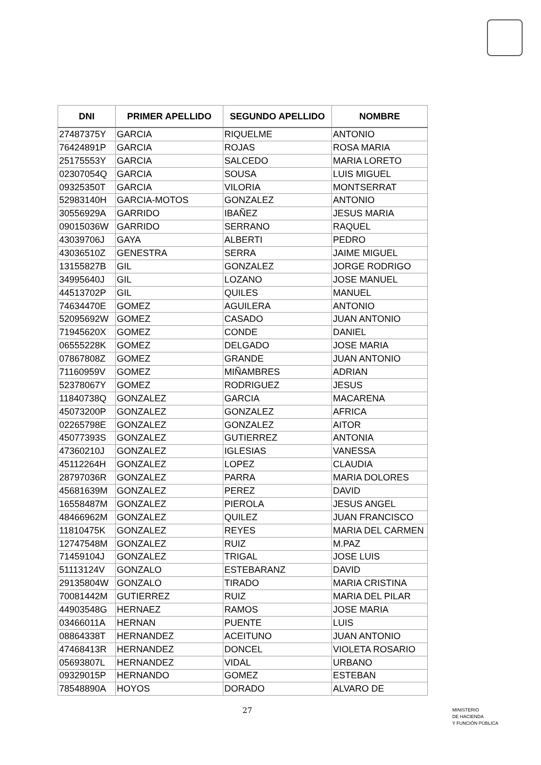| DNI | PRIMER APELLIDO | SEGUNDO APELLIDO | NOMBRE |
| --- | --- | --- | --- |
| 27487375Y | GARCIA | RIQUELME | ANTONIO |
| 76424891P | GARCIA | ROJAS | ROSA MARIA |
| 25175553Y | GARCIA | SALCEDO | MARIA LORETO |
| 02307054Q | GARCIA | SOUSA | LUIS MIGUEL |
| 09325350T | GARCIA | VILORIA | MONTSERRAT |
| 52983140H | GARCIA-MOTOS | GONZALEZ | ANTONIO |
| 30556929A | GARRIDO | IBAÑEZ | JESUS MARIA |
| 09015036W | GARRIDO | SERRANO | RAQUEL |
| 43039706J | GAYA | ALBERTI | PEDRO |
| 43036510Z | GENESTRA | SERRA | JAIME MIGUEL |
| 13155827B | GIL | GONZALEZ | JORGE RODRIGO |
| 34995640J | GIL | LOZANO | JOSE MANUEL |
| 44513702P | GIL | QUILES | MANUEL |
| 74634470E | GOMEZ | AGUILERA | ANTONIO |
| 52095692W | GOMEZ | CASADO | JUAN ANTONIO |
| 71945620X | GOMEZ | CONDE | DANIEL |
| 06555228K | GOMEZ | DELGADO | JOSE MARIA |
| 07867808Z | GOMEZ | GRANDE | JUAN ANTONIO |
| 71160959V | GOMEZ | MIÑAMBRES | ADRIAN |
| 52378067Y | GOMEZ | RODRIGUEZ | JESUS |
| 11840738Q | GONZALEZ | GARCIA | MACARENA |
| 45073200P | GONZALEZ | GONZALEZ | AFRICA |
| 02265798E | GONZALEZ | GONZALEZ | AITOR |
| 45077393S | GONZALEZ | GUTIERREZ | ANTONIA |
| 47360210J | GONZALEZ | IGLESIAS | VANESSA |
| 45112264H | GONZALEZ | LOPEZ | CLAUDIA |
| 28797036R | GONZALEZ | PARRA | MARIA DOLORES |
| 45681639M | GONZALEZ | PEREZ | DAVID |
| 16558487M | GONZALEZ | PIEROLA | JESUS ANGEL |
| 48466962M | GONZALEZ | QUILEZ | JUAN FRANCISCO |
| 11810475K | GONZALEZ | REYES | MARIA DEL CARMEN |
| 12747548M | GONZALEZ | RUIZ | M.PAZ |
| 71459104J | GONZALEZ | TRIGAL | JOSE LUIS |
| 51113124V | GONZALO | ESTEBARANZ | DAVID |
| 29135804W | GONZALO | TIRADO | MARIA CRISTINA |
| 70081442M | GUTIERREZ | RUIZ | MARIA DEL PILAR |
| 44903548G | HERNAEZ | RAMOS | JOSE MARIA |
| 03466011A | HERNAN | PUENTE | LUIS |
| 08864338T | HERNANDEZ | ACEITUNO | JUAN ANTONIO |
| 47468413R | HERNANDEZ | DONCEL | VIOLETA ROSARIO |
| 05693807L | HERNANDEZ | VIDAL | URBANO |
| 09329015P | HERNANDO | GOMEZ | ESTEBAN |
| 78548890A | HOYOS | DORADO | ALVARO DE |
27
MINISTERIO
DE HACIENDA
Y FUNCIÓN PÚBLICA